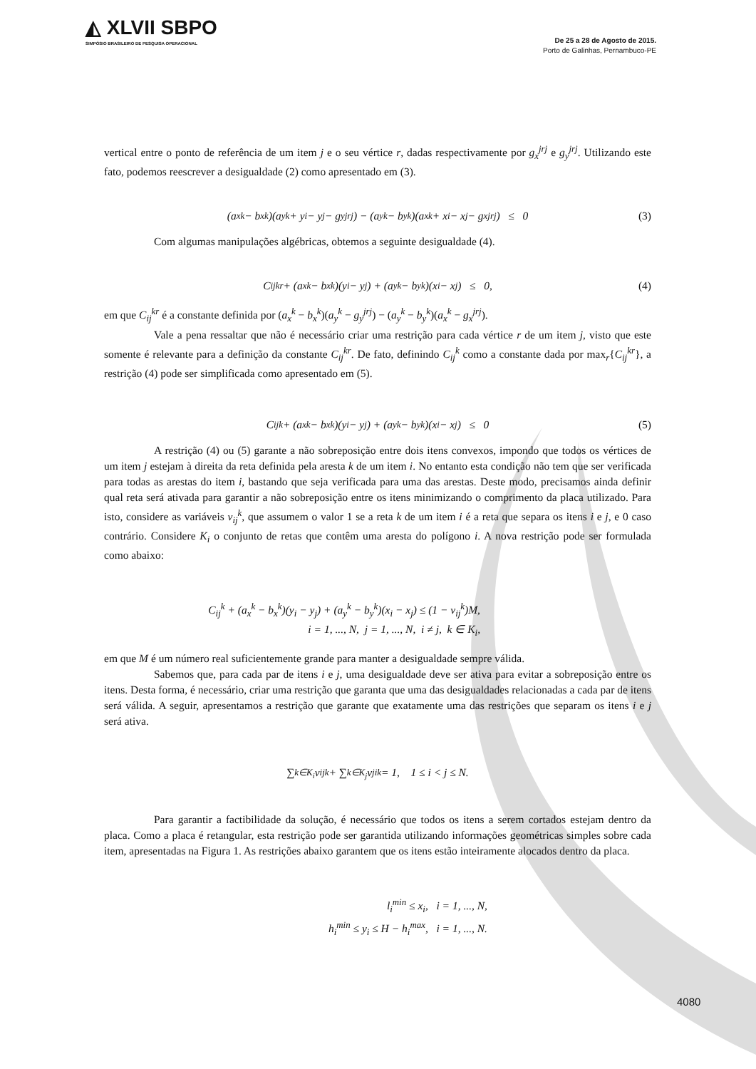◭ XLVII SBPO
SIMPÓSIO BRASILEIRO DE PESQUISA OPERACIONAL
De 25 a 28 de Agosto de 2015.
Porto de Galinhas, Pernambuco-PE
vertical entre o ponto de referência de um item j e o seu vértice r, dadas respectivamente por g<sub>x</sub><sup>jrj</sup> e g<sub>y</sub><sup>jrj</sup>. Utilizando este fato, podemos reescrever a desigualdade (2) como apresentado em (3).
(a<sub>x</sub><sup>k</sup> − b<sub>x</sub><sup>k</sup>)(a<sub>y</sub><sup>k</sup> + y<sub>i</sub> − y<sub>j</sub> − g<sub>y</sub><sup>jrj</sup>) − (a<sub>y</sub><sup>k</sup> − b<sub>y</sub><sup>k</sup>)(a<sub>x</sub><sup>k</sup> + x<sub>i</sub> − x<sub>j</sub> − g<sub>x</sub><sup>jrj</sup>) ≤ 0 (3)
Com algumas manipulações algébricas, obtemos a seguinte desigualdade (4).
C<sub>ij</sub><sup>kr</sup> + (a<sub>x</sub><sup>k</sup> − b<sub>x</sub><sup>k</sup>)(y<sub>i</sub> − y<sub>j</sub>) + (a<sub>y</sub><sup>k</sup> − b<sub>y</sub><sup>k</sup>)(x<sub>i</sub> − x<sub>j</sub>) ≤ 0, (4)
em que C<sub>ij</sub><sup>kr</sup> é a constante definida por (a<sub>x</sub><sup>k</sup> − b<sub>x</sub><sup>k</sup>)(a<sub>y</sub><sup>k</sup> − g<sub>y</sub><sup>jrj</sup>) − (a<sub>y</sub><sup>k</sup> − b<sub>y</sub><sup>k</sup>)(a<sub>x</sub><sup>k</sup> − g<sub>x</sub><sup>jrj</sup>).
Vale a pena ressaltar que não é necessário criar uma restrição para cada vértice r de um item j, visto que este somente é relevante para a definição da constante C<sub>ij</sub><sup>kr</sup>. De fato, definindo C<sub>ij</sub><sup>k</sup> como a constante dada por max<sub>r</sub>{C<sub>ij</sub><sup>kr</sup>}, a restrição (4) pode ser simplificada como apresentado em (5).
C<sub>ij</sub><sup>k</sup> + (a<sub>x</sub><sup>k</sup> − b<sub>x</sub><sup>k</sup>)(y<sub>i</sub> − y<sub>j</sub>) + (a<sub>y</sub><sup>k</sup> − b<sub>y</sub><sup>k</sup>)(x<sub>i</sub> − x<sub>j</sub>) ≤ 0 (5)
A restrição (4) ou (5) garante a não sobreposição entre dois itens convexos, impondo que todos os vértices de um item j estejam à direita da reta definida pela aresta k de um item i. No entanto esta condição não tem que ser verificada para todas as arestas do item i, bastando que seja verificada para uma das arestas. Deste modo, precisamos ainda definir qual reta será ativada para garantir a não sobreposição entre os itens minimizando o comprimento da placa utilizado. Para isto, considere as variáveis v<sub>ij</sub><sup>k</sup>, que assumem o valor 1 se a reta k de um item i é a reta que separa os itens i e j, e 0 caso contrário. Considere K<sub>i</sub> o conjunto de retas que contêm uma aresta do polígono i. A nova restrição pode ser formulada como abaixo:
C<sub>ij</sub><sup>k</sup> + (a<sub>x</sub><sup>k</sup> − b<sub>x</sub><sup>k</sup>)(y<sub>i</sub> − y<sub>j</sub>) + (a<sub>y</sub><sup>k</sup> − b<sub>y</sub><sup>k</sup>)(x<sub>i</sub> − x<sub>j</sub>) ≤ (1 − v<sub>ij</sub><sup>k</sup>)M,
i = 1, ..., N, j = 1, ..., N, i ≠ j, k ∈ K<sub>i</sub>,
em que M é um número real suficientemente grande para manter a desigualdade sempre válida.
Sabemos que, para cada par de itens i e j, uma desigualdade deve ser ativa para evitar a sobreposição entre os itens. Desta forma, é necessário, criar uma restrição que garanta que uma das desigualdades relacionadas a cada par de itens será válida. A seguir, apresentamos a restrição que garante que exatamente uma das restrições que separam os itens i e j será ativa.
∑<sub>k∈K<sub>i</sub></sub> v<sub>ij</sub><sup>k</sup> + ∑<sub>k∈K<sub>j</sub></sub> v<sub>ji</sub><sup>k</sup> = 1, 1 ≤ i < j ≤ N.
Para garantir a factibilidade da solução, é necessário que todos os itens a serem cortados estejam dentro da placa. Como a placa é retangular, esta restrição pode ser garantida utilizando informações geométricas simples sobre cada item, apresentadas na Figura 1. As restrições abaixo garantem que os itens estão inteiramente alocados dentro da placa.
l<sub>i</sub><sup>min</sup> ≤ x<sub>i</sub>, i = 1, ..., N,
h<sub>i</sub><sup>min</sup> ≤ y<sub>i</sub> ≤ H − h<sub>i</sub><sup>max</sup>, i = 1, ..., N.
4080